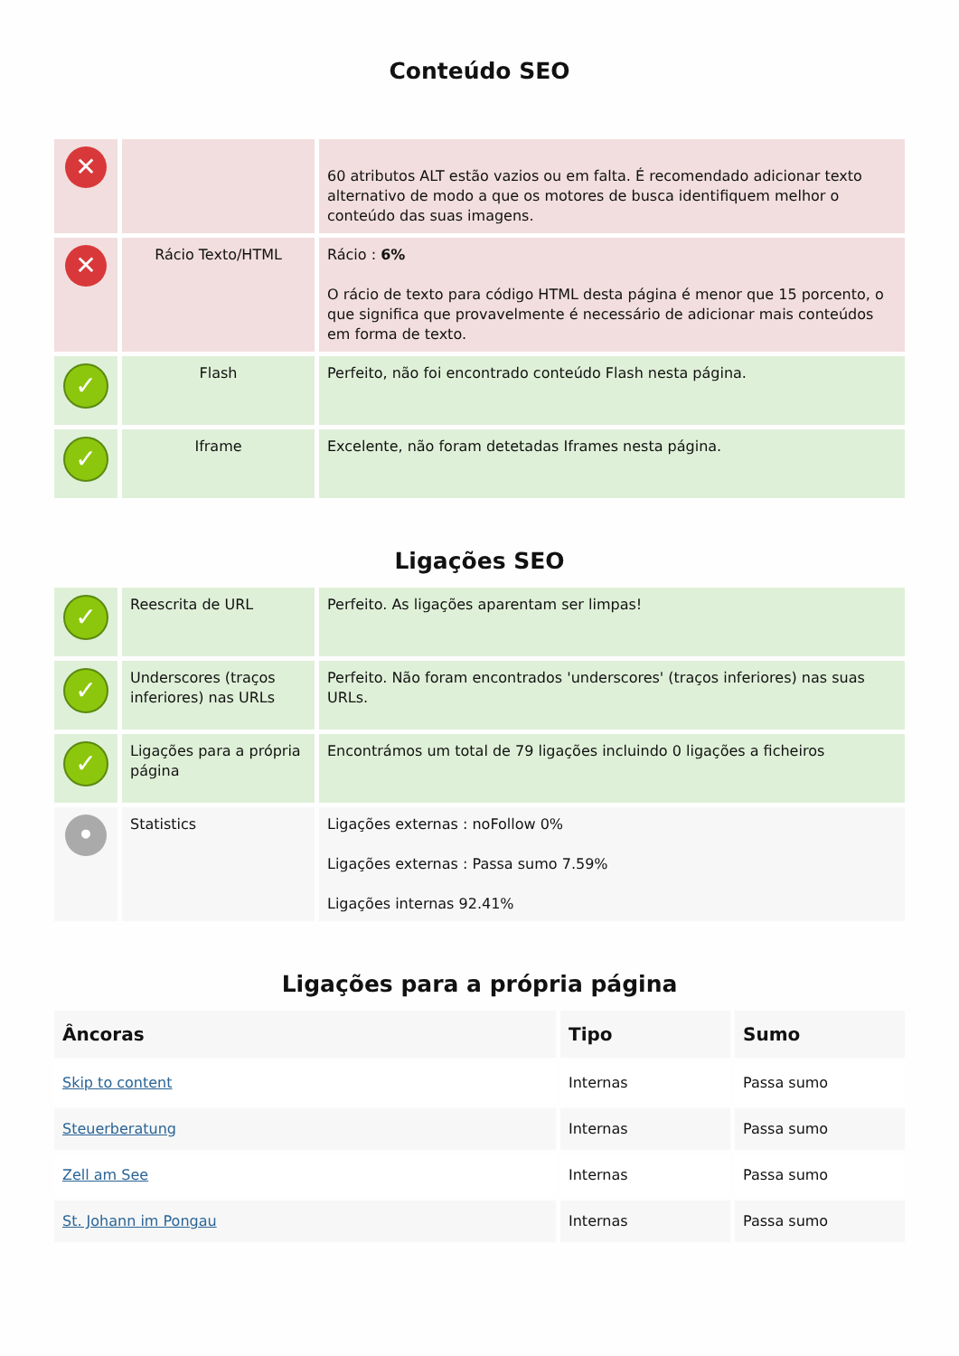Conteúdo SEO
| ✕ | | 60 atributos ALT estão vazios ou em falta. É recomendado adicionar texto alternativo de modo a que os motores de busca identifiquem melhor o conteúdo das suas imagens. |
| ✕ | Rácio Texto/HTML | Rácio : 6% O rácio de texto para código HTML desta página é menor que 15 porcento, o que significa que provavelmente é necessário de adicionar mais conteúdos em forma de texto. |
| ✓ | Flash | Perfeito, não foi encontrado conteúdo Flash nesta página. |
| ✓ | Iframe | Excelente, não foram detetadas Iframes nesta página. |
Ligações SEO
| ✓ | Reescrita de URL | Perfeito. As ligações aparentam ser limpas! |
| ✓ | Underscores (traços inferiores) nas URLs | Perfeito. Não foram encontrados 'underscores' (traços inferiores) nas suas URLs. |
| ✓ | Ligações para a própria página | Encontrámos um total de 79 ligações incluindo 0 ligações a ficheiros |
| • | Statistics | Ligações externas : noFollow 0% Ligações externas : Passa sumo 7.59% Ligações internas 92.41% |
Ligações para a própria página
| Âncoras | Tipo | Sumo |
| --- | --- | --- |
| Skip to content | Internas | Passa sumo |
| Steuerberatung | Internas | Passa sumo |
| Zell am See | Internas | Passa sumo |
| St. Johann im Pongau | Internas | Passa sumo |